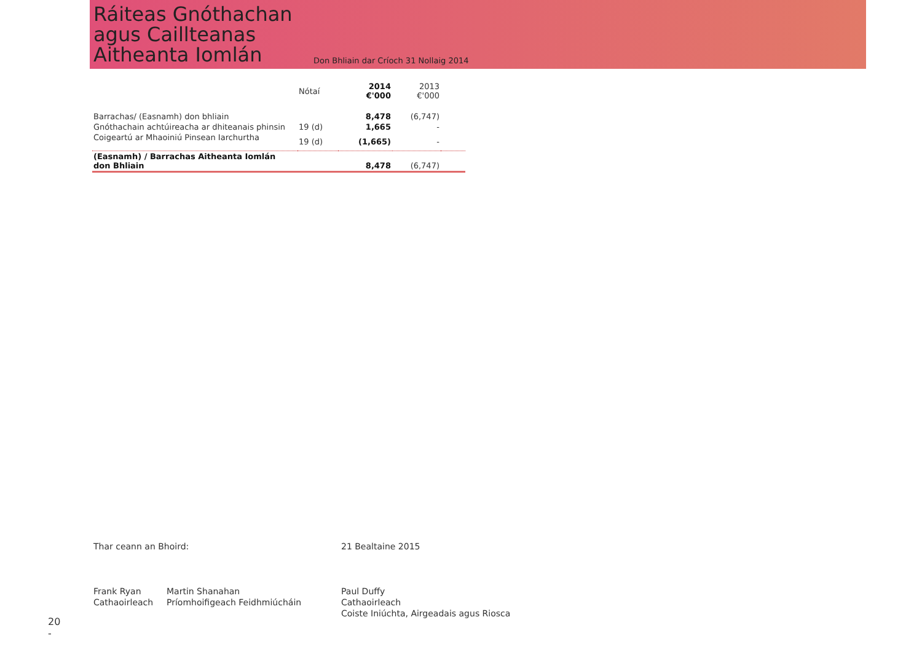Ráiteas Gnóthachan agus Caillteanas Aitheanta Iomlán
Don Bhliain dar Críoch 31 Nollaig 2014
| | Nótaí | 2014 €'000 | 2013 €'000 | |
| --- | --- | --- | --- | --- |
| Barrachas/ (Easnamh) don bhliain | | 8,478 | (6,747) | |
| Gnóthachain achtúireacha ar dhiteanais phinsin | 19 (d) | 1,665 | - | |
| Coigeartú ar Mhaoiniú Pinsean Iarchurtha | 19 (d) | (1,665) | - | |
| (Easnamh) / Barrachas Aitheanta Iomlán don Bhliain | | 8,478 | (6,747) | |
Thar ceann an Bhoird:
Frank Ryan
Cathaoirleach
Martin Shanahan
Príomhoifigeach Feidhmiúcháin
21 Bealtaine 2015
Paul Duffy
Cathaoirleach
Coiste Iniúchta, Airgeadais agus Riosca
20
-